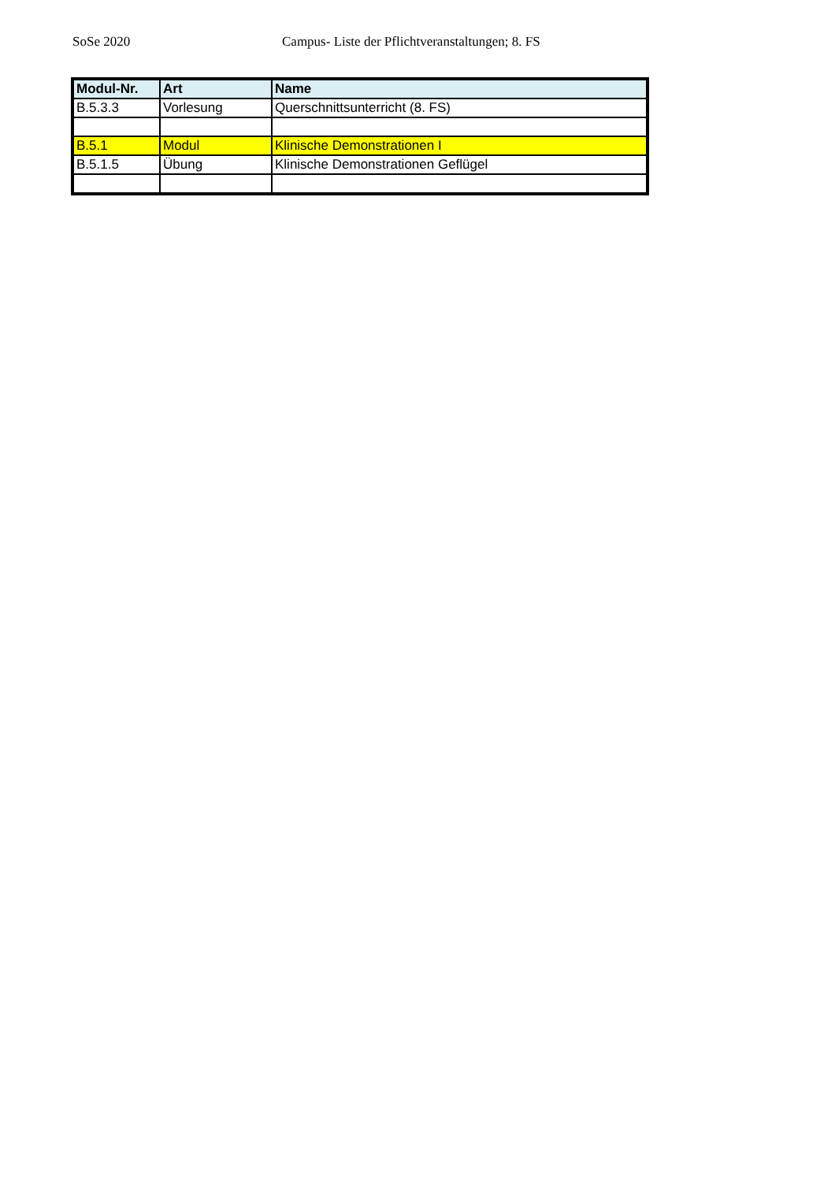SoSe 2020 Campus- Liste der Pflichtveranstaltungen; 8. FS
| Modul-Nr. | Art | Name |
| --- | --- | --- |
| B.5.3.3 | Vorlesung | Querschnittsunterricht (8. FS) |
| B.5.1 | Modul | Klinische Demonstrationen I |
| B.5.1.5 | Übung | Klinische Demonstrationen Geflügel |